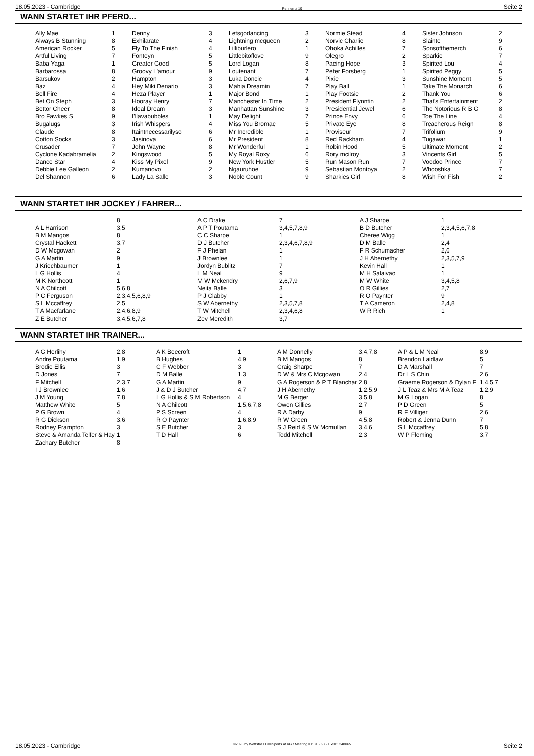18.05.2023 - Cambridge Rennen # 10 Seite 2
WANN STARTET IHR PFERD...
| Ally Mae | 1 | Denny | 3 | Letsgodancing | 3 | Normie Stead | 4 | Sister Johnson | 2 |
| Always B Stunning | 8 | Exhilarate | 4 | Lightning mcqueen | 2 | Norvic Charlie | 8 | Slainte | 9 |
| American Rocker | 5 | Fly To The Finish | 4 | Lilliburlero | 1 | Ohoka Achilles | 7 | Sonsofthemerch | 6 |
| Artful Living | 7 | Fonteyn | 5 | Littlebitoflove | 9 | Olegro | 2 | Sparkie | 7 |
| Baba Yaga | 1 | Greater Good | 5 | Lord Logan | 8 | Pacing Hope | 3 | Spirited Lou | 4 |
| Barbarossa | 8 | Groovy L'amour | 9 | Loutenant | 7 | Peter Forsberg | 1 | Spirited Peggy | 5 |
| Barsukov | 2 | Hampton | 3 | Luka Doncic | 4 | Pixie | 3 | Sunshine Moment | 5 |
| Baz | 4 | Hey Miki Denario | 3 | Mahia Dreamin | 7 | Play Ball | 1 | Take The Monarch | 6 |
| Bell Fire | 4 | Heza Player | 1 | Major Bond | 1 | Play Footsie | 2 | Thank You | 6 |
| Bet On Steph | 3 | Hooray Henry | 7 | Manchester In Time | 2 | President Flynntin | 2 | That's Entertainment | 2 |
| Bettor Cheer | 8 | Ideal Dream | 3 | Manhattan Sunshine | 3 | Presidential Jewel | 6 | The Notorious R B G | 8 |
| Bro Fawkes S | 9 | I'llavabubbles | 1 | May Delight | 7 | Prince Envy | 6 | Toe The Line | 4 |
| Bugalugs | 3 | Irish Whispers | 4 | Miss You Bromac | 5 | Private Eye | 8 | Treacherous Reign | 8 |
| Claude | 8 | Itaintnecessarilyso | 6 | Mr Incredible | 1 | Proviseur | 7 | Trifolium | 9 |
| Cotton Socks | 3 | Jasinova | 6 | Mr President | 8 | Red Rackham | 4 | Tugawar | 1 |
| Crusader | 7 | John Wayne | 8 | Mr Wonderful | 1 | Robin Hood | 5 | Ultimate Moment | 2 |
| Cyclone Kadabramelia | 2 | Kingswood | 5 | My Royal Roxy | 6 | Rory mcilroy | 3 | Vincents Girl | 5 |
| Dance Star | 4 | Kiss My Pixel | 9 | New York Hustler | 5 | Run Mason Run | 7 | Voodoo Prince | 7 |
| Debbie Lee Galleon | 2 | Kumanovo | 2 | Ngauruhoe | 9 | Sebastian Montoya | 2 | Whooshka | 7 |
| Del Shannon | 6 | Lady La Salle | 3 | Noble Count | 9 | Sharkies Girl | 8 | Wish For Fish | 2 |
WANN STARTET IHR JOCKEY / FAHRER...
| | 8 | A C Drake | 7 | A J Sharpe | 1 |
| A L Harrison | 3,5 | A P T Poutama | 3,4,5,7,8,9 | B D Butcher | 2,3,4,5,6,7,8 |
| B M Mangos | 8 | C C Sharpe | 1 | Cheree Wigg | 1 |
| Crystal Hackett | 3,7 | D J Butcher | 2,3,4,6,7,8,9 | D M Balle | 2,4 |
| D W Mcgowan | 2 | F J Phelan | 1 | F R Schumacher | 2,6 |
| G A Martin | 9 | J Brownlee | 1 | J H Abernethy | 2,3,5,7,9 |
| J Kriechbaumer | 1 | Jordyn Bublitz | 7 | Kevin Hall | 1 |
| L G Hollis | 4 | L M Neal | 9 | M H Salaivao | 1 |
| M K Northcott | 1 | M W Mckendry | 2,6,7,9 | M W White | 3,4,5,8 |
| N A Chilcott | 5,6,8 | Neita Balle | 3 | O R Gillies | 2,7 |
| P C Ferguson | 2,3,4,5,6,8,9 | P J Clabby | 1 | R O Paynter | 9 |
| S L Mccaffrey | 2,5 | S W Abernethy | 2,3,5,7,8 | T A Cameron | 2,4,8 |
| T A Macfarlane | 2,4,6,8,9 | T W Mitchell | 2,3,4,6,8 | W R Rich | 1 |
| Z E Butcher | 3,4,5,6,7,8 | Zev Meredith | 3,7 | | |
WANN STARTET IHR TRAINER...
| A G Herlihy | 2,8 | A K Beecroft | 1 | A M Donnelly | 3,4,7,8 | A P & L M Neal | 8,9 |
| Andre Poutama | 1,9 | B Hughes | 4,9 | B M Mangos | 8 | Brendon Laidlaw | 5 |
| Brodie Ellis | 3 | C F Webber | 3 | Craig Sharpe | 7 | D A Marshall | 7 |
| D Jones | 7 | D M Balle | 1,3 | D W & Mrs C Mcgowan | 2,4 | Dr L S Chin | 2,6 |
| F Mitchell | 2,3,7 | G A Martin | 9 | G A Rogerson & P T Blanchar | 2,8 | Graeme Rogerson & Dylan F | 1,4,5,7 |
| I J Brownlee | 1,6 | J & D J Butcher | 4,7 | J H Abernethy | 1,2,5,9 | J L Teaz & Mrs M A Teaz | 1,2,9 |
| J M Young | 7,8 | L G Hollis & S M Robertson | 4 | M G Berger | 3,5,8 | M G Logan | 8 |
| Matthew White | 5 | N A Chilcott | 1,5,6,7,8 | Owen Gillies | 2,7 | P D Green | 5 |
| P G Brown | 4 | P S Screen | 4 | R A Darby | 9 | R F Villiger | 2,6 |
| R G Dickson | 3,6 | R O Paynter | 1,6,8,9 | R W Green | 4,5,8 | Robert & Jenna Dunn | 7 |
| Rodney Frampton | 3 | S E Butcher | 3 | S J Reid & S W Mcmullan | 3,4,6 | S L Mccaffrey | 5,8 |
| Steve & Amanda Telfer & Hay | 1 | T D Hall | 6 | Todd Mitchell | 2,3 | W P Fleming | 3,7 |
| Zachary Butcher | 8 | | | | | | |
18.05.2023 - Cambridge ©2023 by Wettstar / LiveSports.at KG / Meeting ID: 315597 / ExtID: 248065 Seite 2